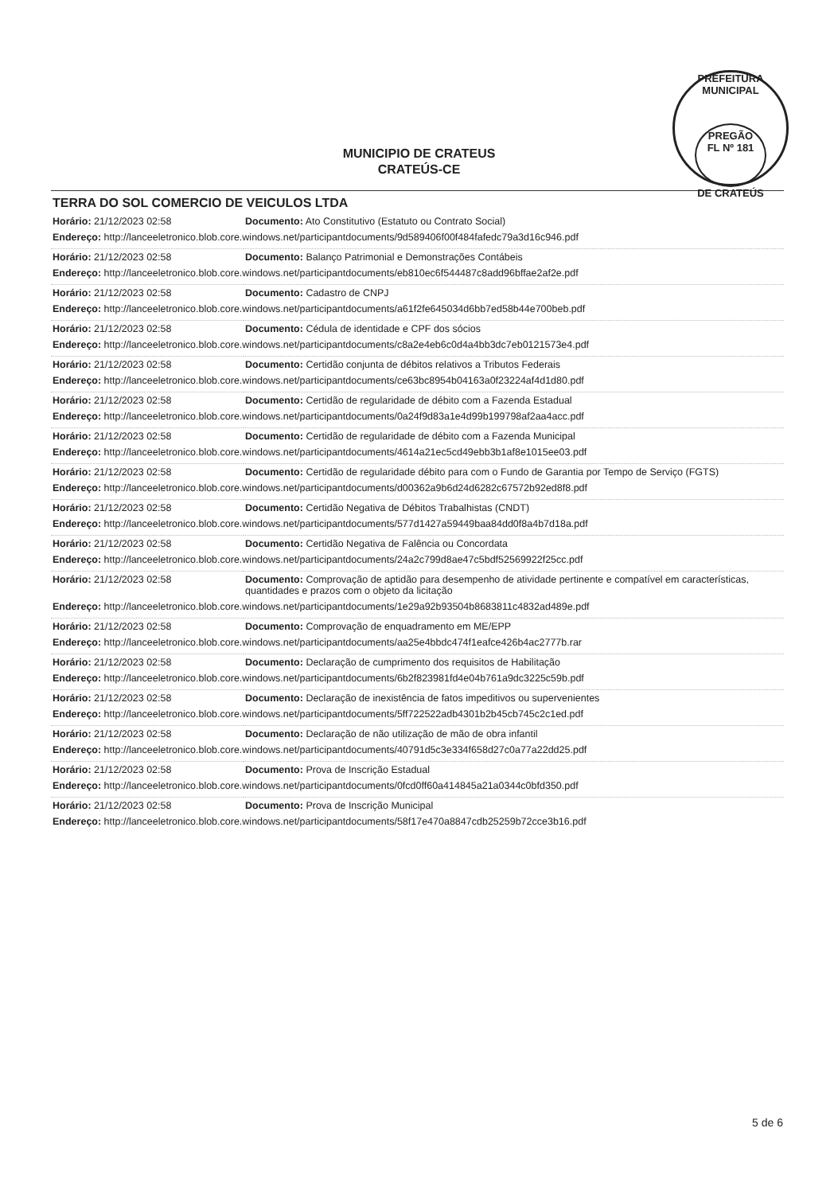PREFEITURA MUNICIPAL
PREGÃO
FL Nº 181
DE CRATEÚS
MUNICIPIO DE CRATEUS
CRATEÚS-CE
TERRA DO SOL COMERCIO DE VEICULOS LTDA
| Horário: 21/12/2023 02:58 | Documento: Ato Constitutivo (Estatuto ou Contrato Social) |
| Endereço: http://lanceeletronico.blob.core.windows.net/participantdocuments/9d589406f00f484fafedc79a3d16c946.pdf | |
| Horário: 21/12/2023 02:58 | Documento: Balanço Patrimonial e Demonstrações Contábeis |
| Endereço: http://lanceeletronico.blob.core.windows.net/participantdocuments/eb810ec6f544487c8add96bffae2af2e.pdf | |
| Horário: 21/12/2023 02:58 | Documento: Cadastro de CNPJ |
| Endereço: http://lanceeletronico.blob.core.windows.net/participantdocuments/a61f2fe645034d6bb7ed58b44e700beb.pdf | |
| Horário: 21/12/2023 02:58 | Documento: Cédula de identidade e CPF dos sócios |
| Endereço: http://lanceeletronico.blob.core.windows.net/participantdocuments/c8a2e4eb6c0d4a4bb3dc7eb0121573e4.pdf | |
| Horário: 21/12/2023 02:58 | Documento: Certidão conjunta de débitos relativos a Tributos Federais |
| Endereço: http://lanceeletronico.blob.core.windows.net/participantdocuments/ce63bc8954b04163a0f23224af4d1d80.pdf | |
| Horário: 21/12/2023 02:58 | Documento: Certidão de regularidade de débito com a Fazenda Estadual |
| Endereço: http://lanceeletronico.blob.core.windows.net/participantdocuments/0a24f9d83a1e4d99b199798af2aa4acc.pdf | |
| Horário: 21/12/2023 02:58 | Documento: Certidão de regularidade de débito com a Fazenda Municipal |
| Endereço: http://lanceeletronico.blob.core.windows.net/participantdocuments/4614a21ec5cd49ebb3b1af8e1015ee03.pdf | |
| Horário: 21/12/2023 02:58 | Documento: Certidão de regularidade débito para com o Fundo de Garantia por Tempo de Serviço (FGTS) |
| Endereço: http://lanceeletronico.blob.core.windows.net/participantdocuments/d00362a9b6d24d6282c67572b92ed8f8.pdf | |
| Horário: 21/12/2023 02:58 | Documento: Certidão Negativa de Débitos Trabalhistas (CNDT) |
| Endereço: http://lanceeletronico.blob.core.windows.net/participantdocuments/577d1427a59449baa84dd0f8a4b7d18a.pdf | |
| Horário: 21/12/2023 02:58 | Documento: Certidão Negativa de Falência ou Concordata |
| Endereço: http://lanceeletronico.blob.core.windows.net/participantdocuments/24a2c799d8ae47c5bdf52569922f25cc.pdf | |
| Horário: 21/12/2023 02:58 | Documento: Comprovação de aptidão para desempenho de atividade pertinente e compatível em características, quantidades e prazos com o objeto da licitação |
| Endereço: http://lanceeletronico.blob.core.windows.net/participantdocuments/1e29a92b93504b8683811c4832ad489e.pdf | |
| Horário: 21/12/2023 02:58 | Documento: Comprovação de enquadramento em ME/EPP |
| Endereço: http://lanceeletronico.blob.core.windows.net/participantdocuments/aa25e4bbdc474f1eafce426b4ac2777b.rar | |
| Horário: 21/12/2023 02:58 | Documento: Declaração de cumprimento dos requisitos de Habilitação |
| Endereço: http://lanceeletronico.blob.core.windows.net/participantdocuments/6b2f823981fd4e04b761a9dc3225c59b.pdf | |
| Horário: 21/12/2023 02:58 | Documento: Declaração de inexistência de fatos impeditivos ou supervenientes |
| Endereço: http://lanceeletronico.blob.core.windows.net/participantdocuments/5ff722522adb4301b2b45cb745c2c1ed.pdf | |
| Horário: 21/12/2023 02:58 | Documento: Declaração de não utilização de mão de obra infantil |
| Endereço: http://lanceeletronico.blob.core.windows.net/participantdocuments/40791d5c3e334f658d27c0a77a22dd25.pdf | |
| Horário: 21/12/2023 02:58 | Documento: Prova de Inscrição Estadual |
| Endereço: http://lanceeletronico.blob.core.windows.net/participantdocuments/0fcd0ff60a414845a21a0344c0bfd350.pdf | |
| Horário: 21/12/2023 02:58 | Documento: Prova de Inscrição Municipal |
| Endereço: http://lanceeletronico.blob.core.windows.net/participantdocuments/58f17e470a8847cdb25259b72cce3b16.pdf | |
5 de 6